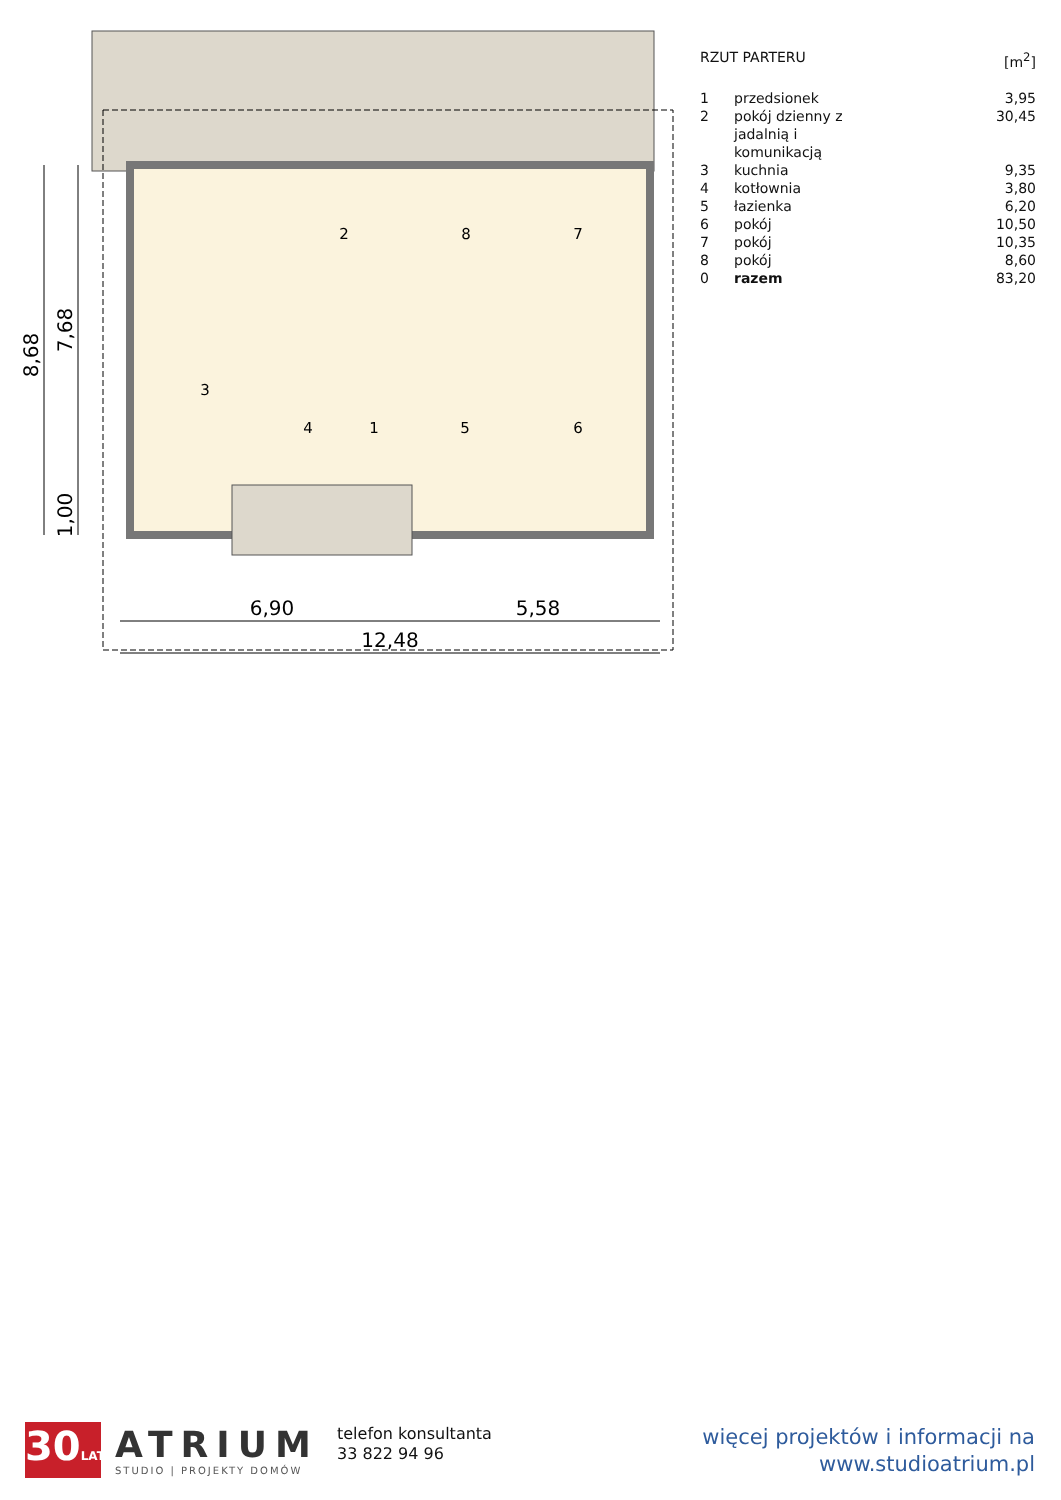2
8
7
3
4
1
5
6
6,90
5,58
12,48
8,68
7,68
1,00
| RZUT PARTERU | | [m<sup>2</sup>] |
| --- | --- | --- |
| 1 | przedsionek | 3,95 |
| 2 | pokój dzienny z jadalnią i komunikacją | 30,45 |
| 3 | kuchnia | 9,35 |
| 4 | kotłownia | 3,80 |
| 5 | łazienka | 6,20 |
| 6 | pokój | 10,50 |
| 7 | pokój | 10,35 |
| 8 | pokój | 8,60 |
| 0 | razem | 83,20 |
30LAT
ATRIUM
STUDIO | PROJEKTY DOMÓW
telefon konsultanta
33 822 94 96
więcej projektów i informacji na
www.studioatrium.pl